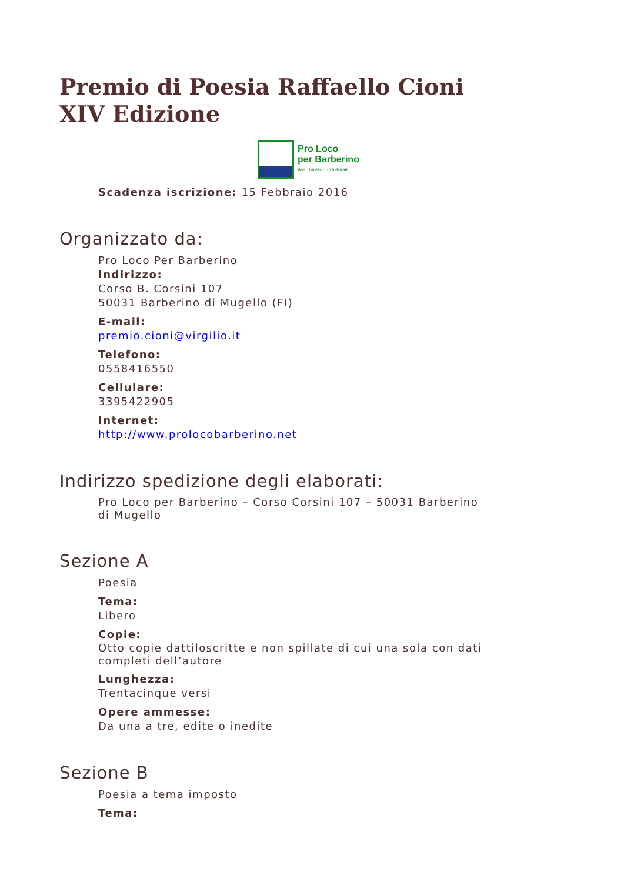Premio di Poesia Raffaello Cioni
XIV Edizione
Pro Loco
per Barberino
Ass. Turistico - Culturale
Scadenza iscrizione: 15 Febbraio 2016
Organizzato da:
Pro Loco Per Barberino
Indirizzo:
Corso B. Corsini 107
50031 Barberino di Mugello (FI)
E-mail:
premio.cioni@virgilio.it
Telefono:
0558416550
Cellulare:
3395422905
Internet:
http://www.prolocobarberino.net
Indirizzo spedizione degli elaborati:
Pro Loco per Barberino – Corso Corsini 107 – 50031 Barberino di Mugello
Sezione A
Poesia
Tema:
Libero
Copie:
Otto copie dattiloscritte e non spillate di cui una sola con dati completi dell’autore
Lunghezza:
Trentacinque versi
Opere ammesse:
Da una a tre, edite o inedite
Sezione B
Poesia a tema imposto
Tema: